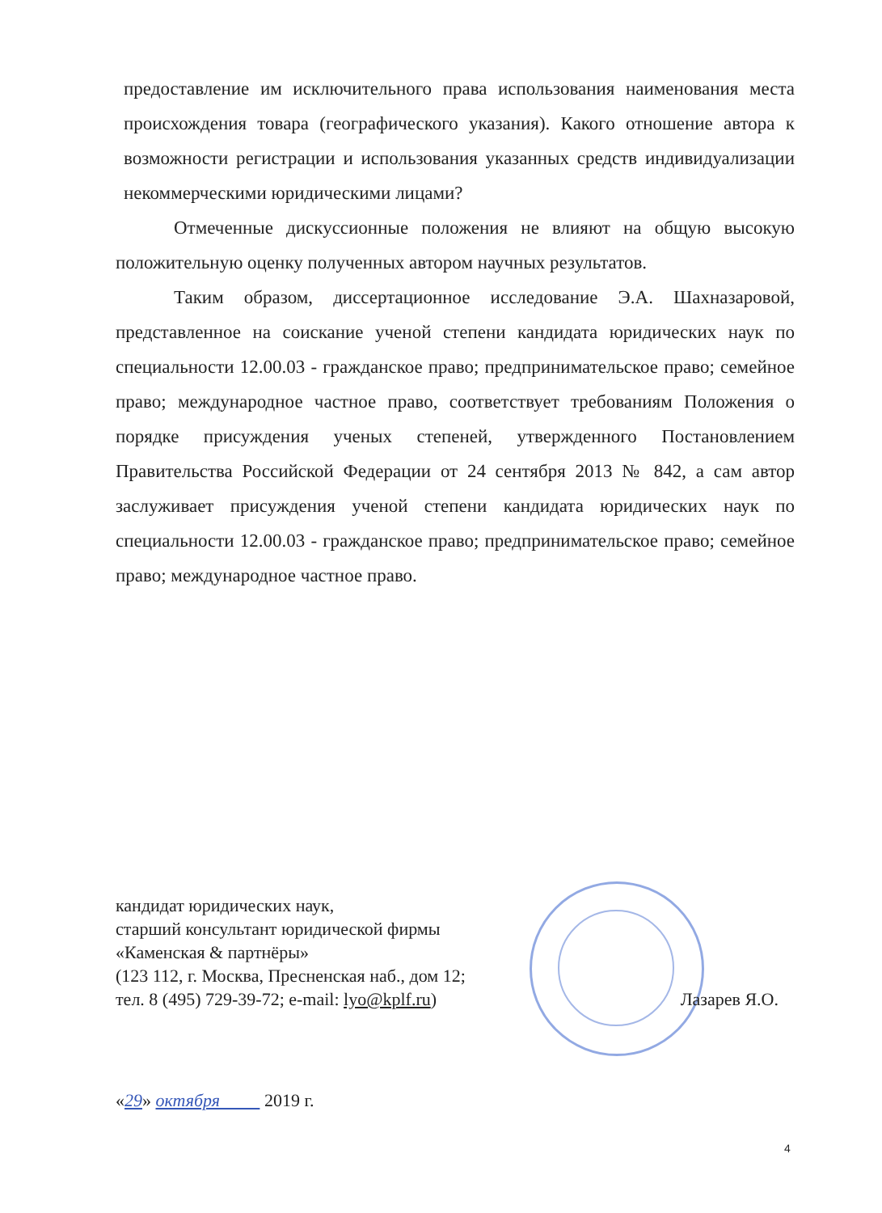предоставление им исключительного права использования наименования места происхождения товара (географического указания). Какого отношение автора к возможности регистрации и использования указанных средств индивидуализации некоммерческими юридическими лицами?
Отмеченные дискуссионные положения не влияют на общую высокую положительную оценку полученных автором научных результатов.
Таким образом, диссертационное исследование Э.А. Шахназаровой, представленное на соискание ученой степени кандидата юридических наук по специальности 12.00.03 - гражданское право; предпринимательское право; семейное право; международное частное право, соответствует требованиям Положения о порядке присуждения ученых степеней, утвержденного Постановлением Правительства Российской Федерации от 24 сентября 2013 № 842, а сам автор заслуживает присуждения ученой степени кандидата юридических наук по специальности 12.00.03 - гражданское право; предпринимательское право; семейное право; международное частное право.
кандидат юридических наук,
старший консультант юридической фирмы
«Каменская & партнёры»
(123 112, г. Москва, Пресненская наб., дом 12;
тел. 8 (495) 729-39-72; e-mail: lyo@kplf.ru) Лазарев Я.О.
«29» октября 2019 г.
4